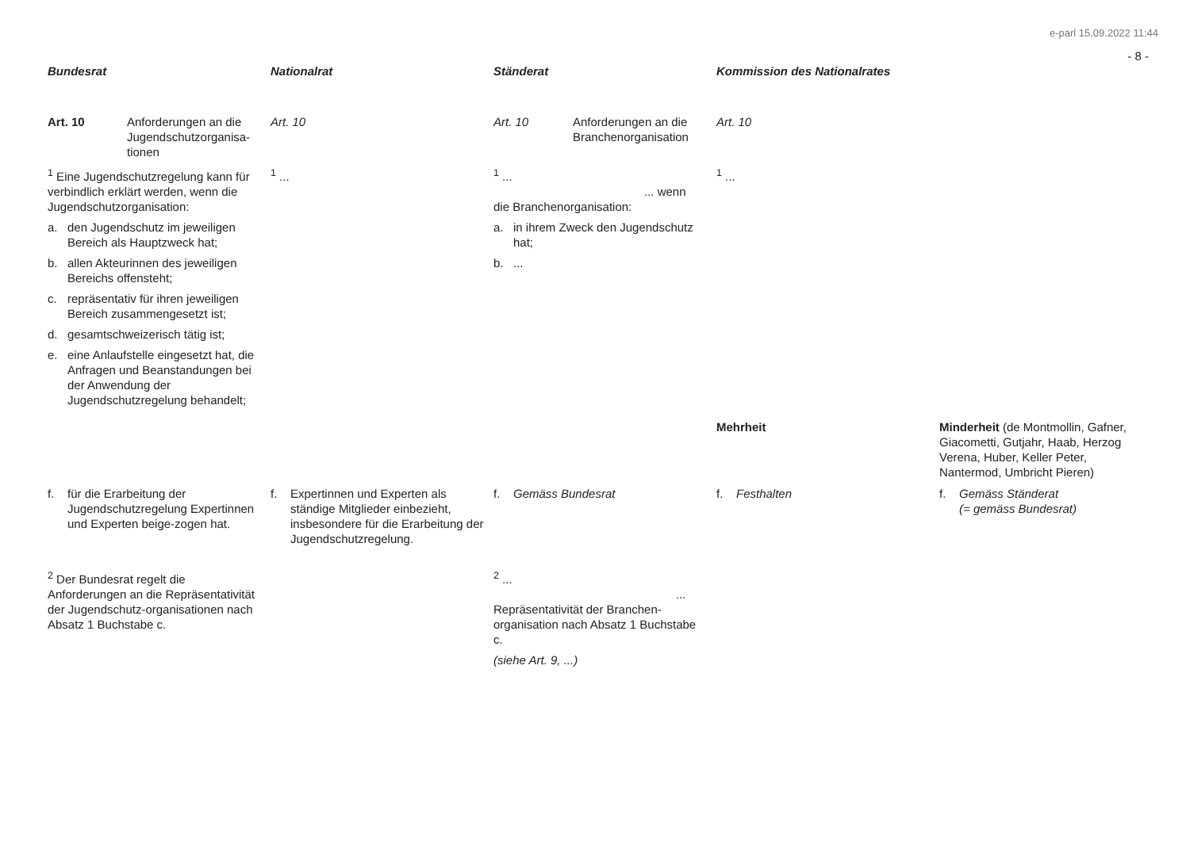e-parl 15.09.2022 11:44
- 8 -
| Bundesrat | Nationalrat | Ständerat | Kommission des Nationalrates | |
| --- | --- | --- | --- | --- |
| Art. 10 Anforderungen an die Jugendschutzorganisa-tionen | Art. 10 | Art. 10 Anforderungen an die Branchenorganisation | Art. 10 | |
| <sup>1</sup> Eine Jugendschutzregelung kann für verbindlich erklärt werden, wenn die Jugendschutzorganisation: a. den Jugendschutz im jeweiligen Bereich als Hauptzweck hat; b. allen Akteurinnen des jeweiligen Bereichs offensteht; c. repräsentativ für ihren jeweiligen Bereich zusammengesetzt ist; d. gesamtschweizerisch tätig ist; e. eine Anlaufstelle eingesetzt hat, die Anfragen und Beanstandungen bei der Anwendung der Jugendschutzregelung behandelt; | <sup>1</sup> ... | <sup>1</sup> ... ... wenn die Branchenorganisation: a. in ihrem Zweck den Jugendschutz hat; b. ... | <sup>1</sup> ... | |
| | | | Mehrheit | Minderheit (de Montmollin, Gafner, Giacometti, Gutjahr, Haab, Herzog Verena, Huber, Keller Peter, Nantermod, Umbricht Pieren) |
| f. für die Erarbeitung der Jugendschutzregelung Expertinnen und Experten beige-zogen hat. | f. Expertinnen und Experten als ständige Mitglieder einbezieht, insbesondere für die Erarbeitung der Jugendschutzregelung. | f. Gemäss Bundesrat | f. Festhalten | f. Gemäss Ständerat (= gemäss Bundesrat) |
| <sup>2</sup> Der Bundesrat regelt die Anforderungen an die Repräsentativität der Jugendschutz-organisationen nach Absatz 1 Buchstabe c. | | <sup>2</sup> ... ... Repräsentativität der Branchen-organisation nach Absatz 1 Buchstabe c. (siehe Art. 9, ...) | | |